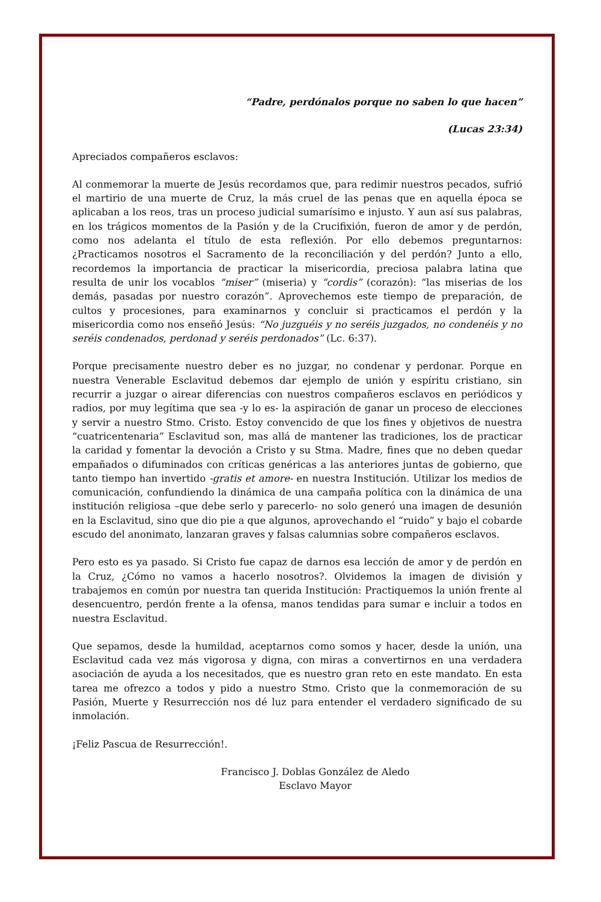“Padre, perdónalos porque no saben lo que hacen”
(Lucas 23:34)
Apreciados compañeros esclavos:
Al conmemorar la muerte de Jesús recordamos que, para redimir nuestros pecados, sufrió el martirio de una muerte de Cruz, la más cruel de las penas que en aquella época se aplicaban a los reos, tras un proceso judicial sumarísimo e injusto. Y aun así sus palabras, en los trágicos momentos de la Pasión y de la Crucifixión, fueron de amor y de perdón, como nos adelanta el título de esta reflexión. Por ello debemos preguntarnos: ¿Practicamos nosotros el Sacramento de la reconciliación y del perdón? Junto a ello, recordemos la importancia de practicar la misericordia, preciosa palabra latina que resulta de unir los vocablos “miser” (miseria) y “cordis” (corazón): “las miserias de los demás, pasadas por nuestro corazón”. Aprovechemos este tiempo de preparación, de cultos y procesiones, para examinarnos y concluir si practicamos el perdón y la misericordia como nos enseñó Jesús: “No juzguéis y no seréis juzgados, no condenéis y no seréis condenados, perdonad y seréis perdonados” (Lc. 6:37).
Porque precisamente nuestro deber es no juzgar, no condenar y perdonar. Porque en nuestra Venerable Esclavitud debemos dar ejemplo de unión y espíritu cristiano, sin recurrir a juzgar o airear diferencias con nuestros compañeros esclavos en periódicos y radios, por muy legítima que sea -y lo es- la aspiración de ganar un proceso de elecciones y servir a nuestro Stmo. Cristo. Estoy convencido de que los fines y objetivos de nuestra “cuatricentenaria” Esclavitud son, mas allá de mantener las tradiciones, los de practicar la caridad y fomentar la devoción a Cristo y su Stma. Madre, fines que no deben quedar empañados o difuminados con críticas genéricas a las anteriores juntas de gobierno, que tanto tiempo han invertido -gratis et amore- en nuestra Institución. Utilizar los medios de comunicación, confundiendo la dinámica de una campaña política con la dinámica de una institución religiosa –que debe serlo y parecerlo- no solo generó una imagen de desunión en la Esclavitud, sino que dio pie a que algunos, aprovechando el “ruido” y bajo el cobarde escudo del anonimato, lanzaran graves y falsas calumnias sobre compañeros esclavos.
Pero esto es ya pasado. Si Cristo fue capaz de darnos esa lección de amor y de perdón en la Cruz, ¿Cómo no vamos a hacerlo nosotros?. Olvidemos la imagen de división y trabajemos en común por nuestra tan querida Institución: Practiquemos la unión frente al desencuentro, perdón frente a la ofensa, manos tendidas para sumar e incluir a todos en nuestra Esclavitud.
Que sepamos, desde la humildad, aceptarnos como somos y hacer, desde la unión, una Esclavitud cada vez más vigorosa y digna, con miras a convertirnos en una verdadera asociación de ayuda a los necesitados, que es nuestro gran reto en este mandato. En esta tarea me ofrezco a todos y pido a nuestro Stmo. Cristo que la conmemoración de su Pasión, Muerte y Resurrección nos dé luz para entender el verdadero significado de su inmolación.
¡Feliz Pascua de Resurrección!.
Francisco J. Doblas González de Aledo
Esclavo Mayor